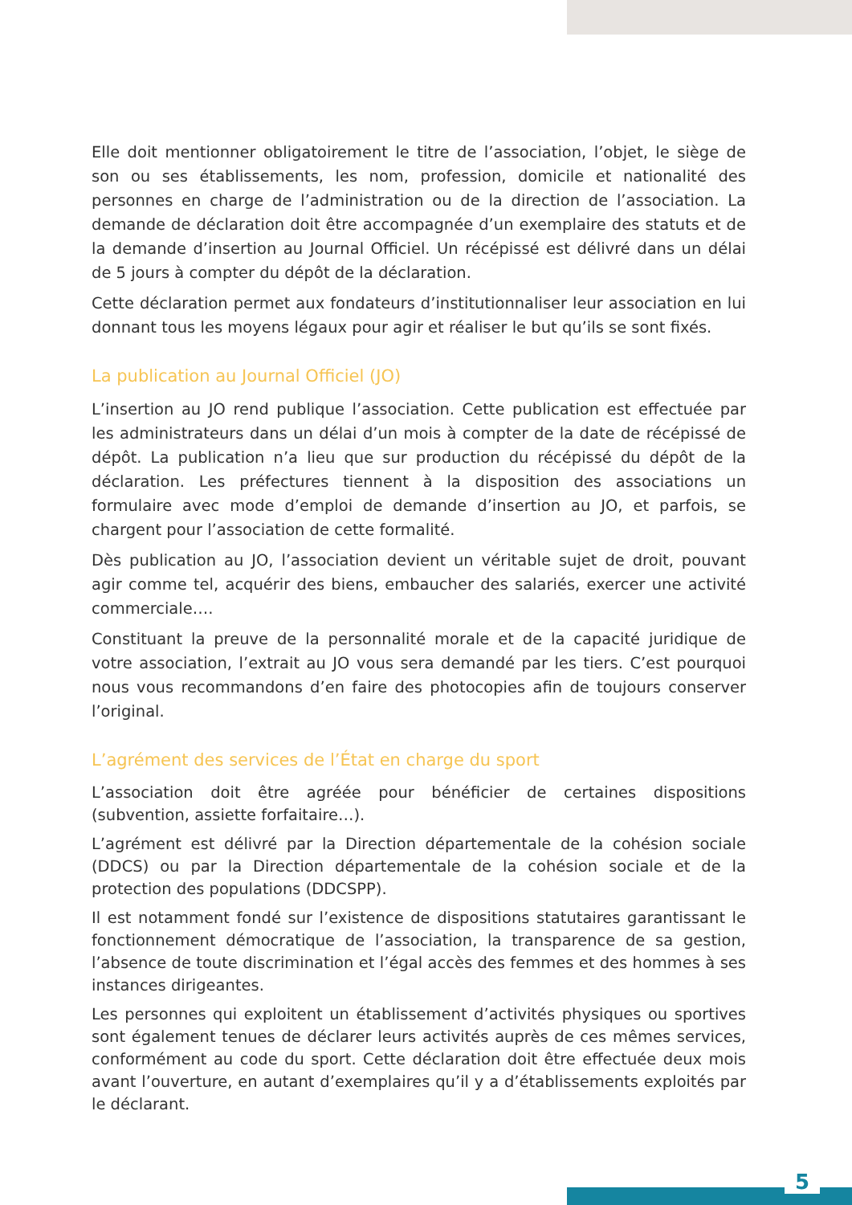Elle doit mentionner obligatoirement le titre de l’association, l’objet, le siège de son ou ses établissements, les nom, profession, domicile et nationalité des personnes en charge de l’administration ou de la direction de l’association. La demande de déclaration doit être accompagnée d’un exemplaire des statuts et de la demande d’insertion au Journal Officiel. Un récépissé est délivré dans un délai de 5 jours à compter du dépôt de la déclaration.
Cette déclaration permet aux fondateurs d’institutionnaliser leur association en lui donnant tous les moyens légaux pour agir et réaliser le but qu’ils se sont fixés.
La publication au Journal Officiel (JO)
L’insertion au JO rend publique l’association. Cette publication est effectuée par les administrateurs dans un délai d’un mois à compter de la date de récépissé de dépôt. La publication n’a lieu que sur production du récépissé du dépôt de la déclaration. Les préfectures tiennent à la disposition des associations un formulaire avec mode d’emploi de demande d’insertion au JO, et parfois, se chargent pour l’association de cette formalité.
Dès publication au JO, l’association devient un véritable sujet de droit, pouvant agir comme tel, acquérir des biens, embaucher des salariés, exercer une activité commerciale….
Constituant la preuve de la personnalité morale et de la capacité juridique de votre association, l’extrait au JO vous sera demandé par les tiers. C’est pourquoi nous vous recommandons d’en faire des photocopies afin de toujours conserver l’original.
L’agrément des services de l’État en charge du sport
L’association doit être agréée pour bénéficier de certaines dispositions (subvention, assiette forfaitaire…).
L’agrément est délivré par la Direction départementale de la cohésion sociale (DDCS) ou par la Direction départementale de la cohésion sociale et de la protection des populations (DDCSPP).
Il est notamment fondé sur l’existence de dispositions statutaires garantissant le fonctionnement démocratique de l’association, la transparence de sa gestion, l’absence de toute discrimination et l’égal accès des femmes et des hommes à ses instances dirigeantes.
Les personnes qui exploitent un établissement d’activités physiques ou sportives sont également tenues de déclarer leurs activités auprès de ces mêmes services, conformément au code du sport. Cette déclaration doit être effectuée deux mois avant l’ouverture, en autant d’exemplaires qu’il y a d’établissements exploités par le déclarant.
5